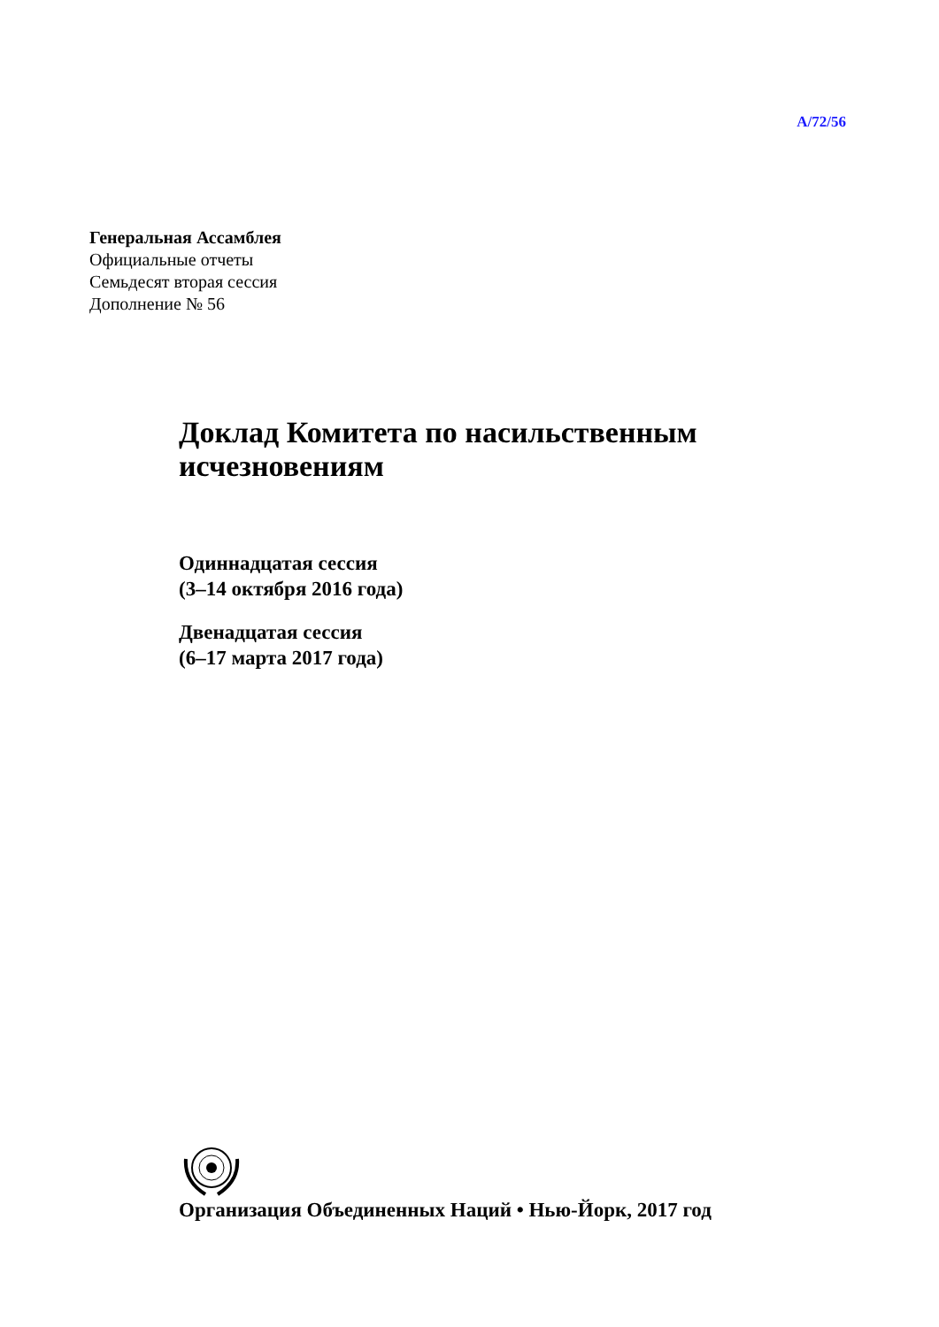A/72/56
Генеральная Ассамблея
Официальные отчеты
Семьдесят вторая сессия
Дополнение № 56
Доклад Комитета по насильственным
исчезновениям
Одиннадцатая сессия
(3–14 октября 2016 года)
Двенадцатая сессия
(6–17 марта 2017 года)
Организация Объединенных Наций • Нью-Йорк, 2017 год